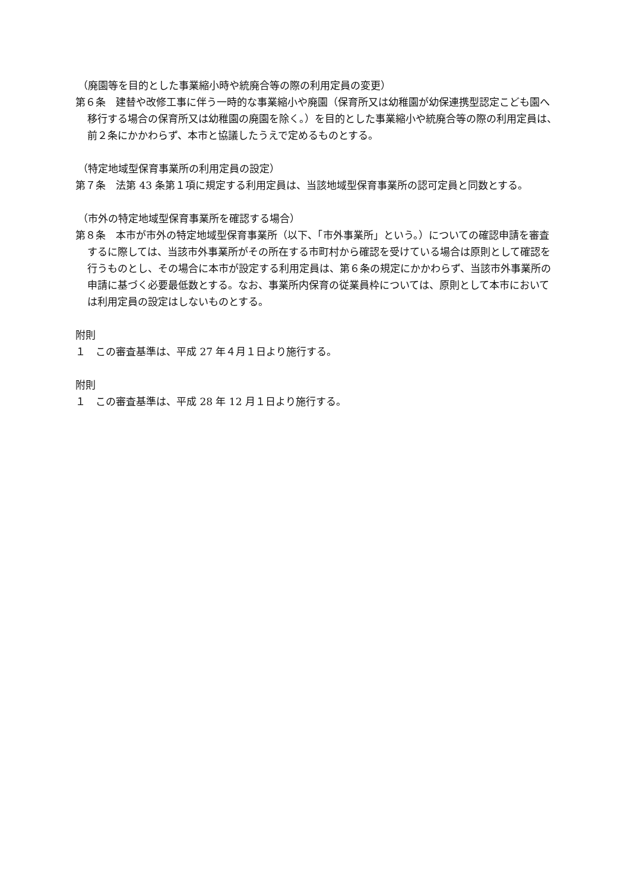（廃園等を目的とした事業縮小時や統廃合等の際の利用定員の変更）
第６条　建替や改修工事に伴う一時的な事業縮小や廃園（保育所又は幼稚園が幼保連携型認定こども園へ移行する場合の保育所又は幼稚園の廃園を除く。）を目的とした事業縮小や統廃合等の際の利用定員は、前２条にかかわらず、本市と協議したうえで定めるものとする。
（特定地域型保育事業所の利用定員の設定）
第７条　法第 43 条第１項に規定する利用定員は、当該地域型保育事業所の認可定員と同数とする。
（市外の特定地域型保育事業所を確認する場合）
第８条　本市が市外の特定地域型保育事業所（以下、「市外事業所」という。）についての確認申請を審査するに際しては、当該市外事業所がその所在する市町村から確認を受けている場合は原則として確認を行うものとし、その場合に本市が設定する利用定員は、第６条の規定にかかわらず、当該市外事業所の申請に基づく必要最低数とする。なお、事業所内保育の従業員枠については、原則として本市においては利用定員の設定はしないものとする。
附則
１　この審査基準は、平成 27 年４月１日より施行する。
附則
１　この審査基準は、平成 28 年 12 月１日より施行する。